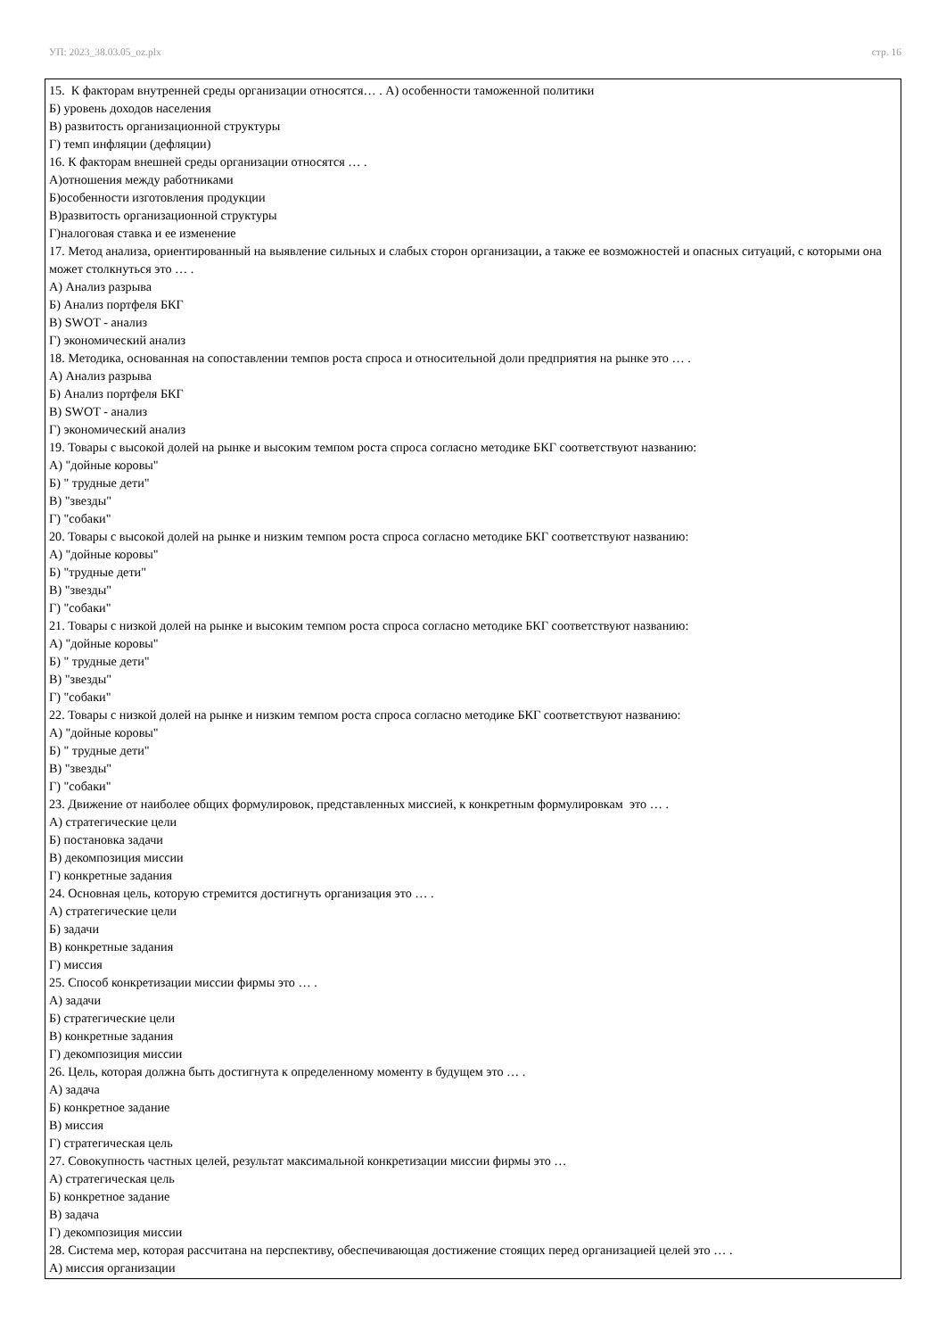УП: 2023_38.03.05_oz.plx стр. 16
| 15. К факторам внутренней среды организации относятся… . А) особенности таможенной политики Б) уровень доходов населения В) развитость организационной структуры Г) темп инфляции (дефляции) 16. К факторам внешней среды организации относятся … . А)отношения между работниками Б)особенности изготовления продукции В)развитость организационной структуры Г)налоговая ставка и ее изменение 17. Метод анализа, ориентированный на выявление сильных и слабых сторон организации, а также ее возможностей и опасных ситуаций, с которыми она может столкнуться это … . А) Анализ разрыва Б) Анализ портфеля БКГ В) SWOT - анализ Г) экономический анализ 18. Методика, основанная на сопоставлении темпов роста спроса и относительной доли предприятия на рынке это … . А) Анализ разрыва Б) Анализ портфеля БКГ В) SWOT - анализ Г) экономический анализ 19. Товары с высокой долей на рынке и высоким темпом роста спроса согласно методике БКГ соответствуют названию: А) "дойные коровы" Б) " трудные дети" В) "звезды" Г) "собаки" 20. Товары с высокой долей на рынке и низким темпом роста спроса согласно методике БКГ соответствуют названию: А) "дойные коровы" Б) "трудные дети" В) "звезды" Г) "собаки" 21. Товары с низкой долей на рынке и высоким темпом роста спроса согласно методике БКГ соответствуют названию: А) "дойные коровы" Б) " трудные дети" В) "звезды" Г) "собаки" 22. Товары с низкой долей на рынке и низким темпом роста спроса согласно методике БКГ соответствуют названию: А) "дойные коровы" Б) " трудные дети" В) "звезды" Г) "собаки" 23. Движение от наиболее общих формулировок, представленных миссией, к конкретным формулировкам это … . А) стратегические цели Б) постановка задачи В) декомпозиция миссии Г) конкретные задания 24. Основная цель, которую стремится достигнуть организация это … . А) стратегические цели Б) задачи В) конкретные задания Г) миссия 25. Способ конкретизации миссии фирмы это … . А) задачи Б) стратегические цели В) конкретные задания Г) декомпозиция миссии 26. Цель, которая должна быть достигнута к определенному моменту в будущем это … . А) задача Б) конкретное задание В) миссия Г) стратегическая цель 27. Совокупность частных целей, результат максимальной конкретизации миссии фирмы это … А) стратегическая цель Б) конкретное задание В) задача Г) декомпозиция миссии 28. Система мер, которая рассчитана на перспективу, обеспечивающая достижение стоящих перед организацией целей это … . А) миссия организации |